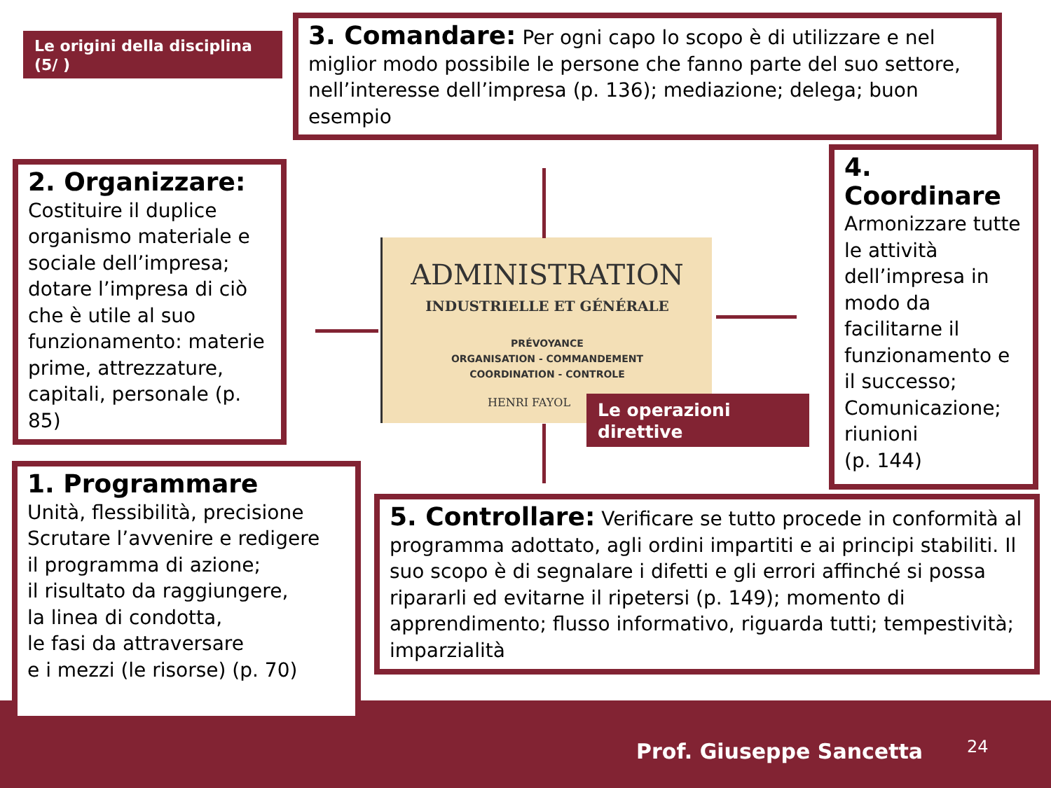Le origini della disciplina (5/ )
3. Comandare: Per ogni capo lo scopo è di utilizzare e nel miglior modo possibile le persone che fanno parte del suo settore, nell’interesse dell’impresa (p. 136); mediazione; delega; buon esempio
2. Organizzare:
Costituire il duplice organismo materiale e sociale dell’impresa; dotare l’impresa di ciò che è utile al suo funzionamento: materie prime, attrezzature, capitali, personale (p. 85)
4. Coordinare
Armonizzare tutte le attività dell’impresa in modo da facilitarne il funzionamento e il successo; Comunicazione; riunioni
(p. 144)
ADMINISTRATION
INDUSTRIELLE ET GÉNÉRALE
PRÉVOYANCE
ORGANISATION - COMMANDEMENT
COORDINATION - CONTROLE
HENRI FAYOL
Le operazioni direttive
5. Controllare: Verificare se tutto procede in conformità al programma adottato, agli ordini impartiti e ai principi stabiliti. Il suo scopo è di segnalare i difetti e gli errori affinché si possa ripararli ed evitarne il ripetersi (p. 149); momento di apprendimento; flusso informativo, riguarda tutti; tempestività; imparzialità
1. Programmare
Unità, flessibilità, precisione
Scrutare l’avvenire e redigere
il programma di azione;
il risultato da raggiungere,
la linea di condotta,
le fasi da attraversare
e i mezzi (le risorse) (p. 70)
Prof. Giuseppe Sancetta 24